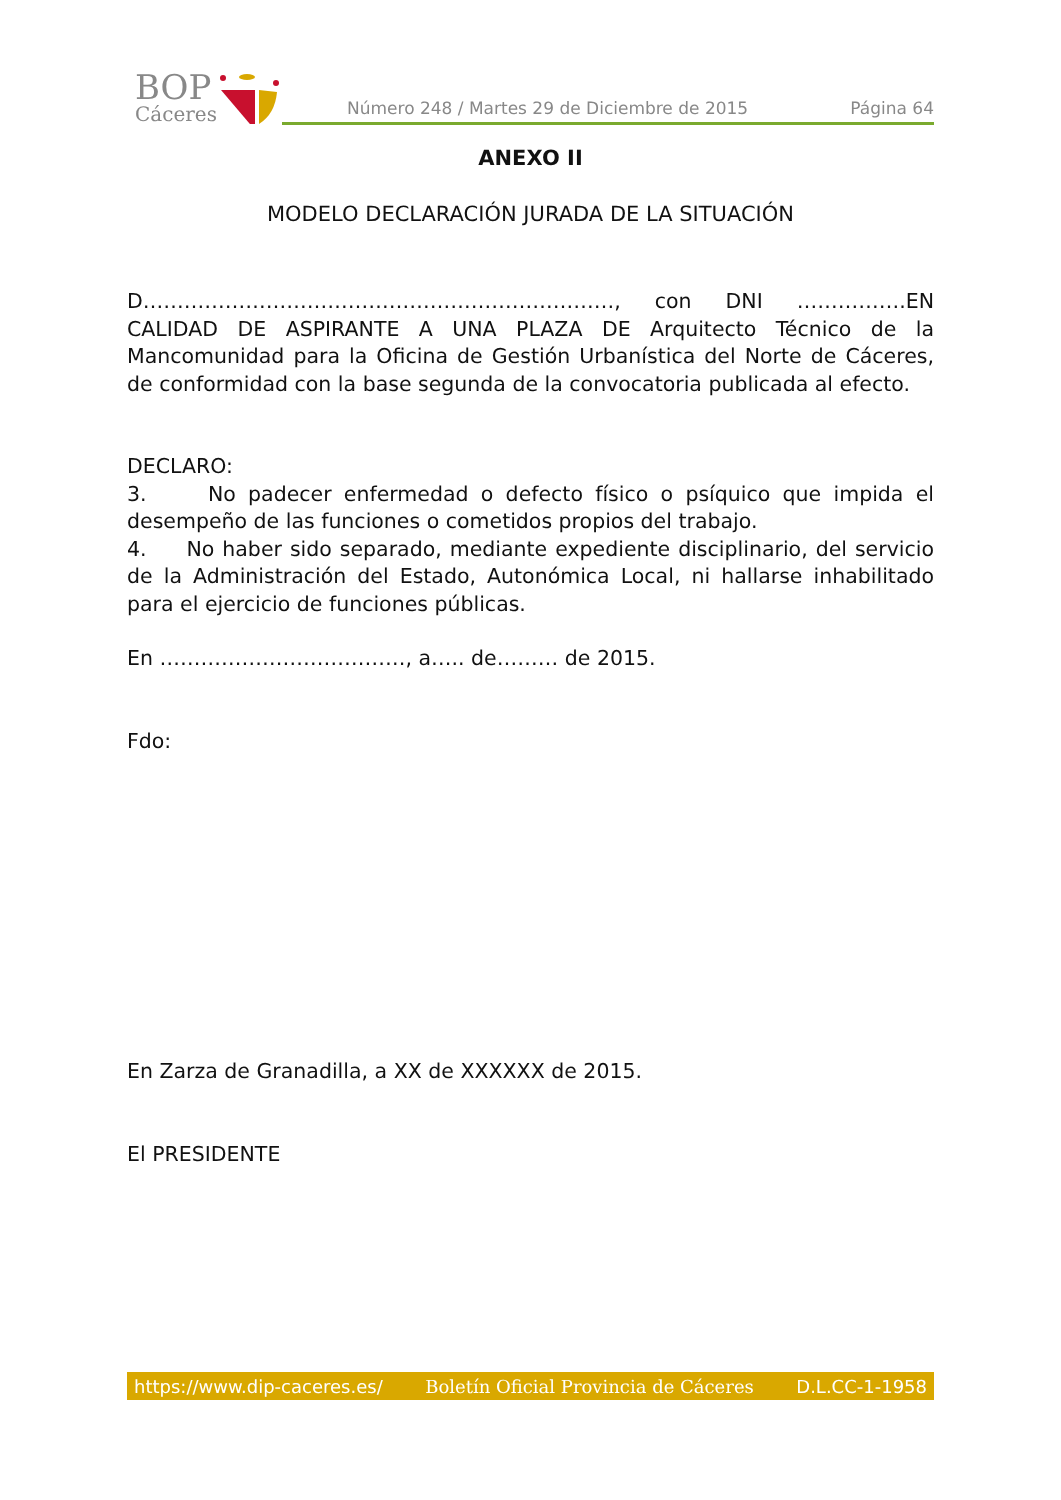BOP
Cáceres
Número 248 / Martes 29 de Diciembre de 2015 Página 64
ANEXO II
MODELO DECLARACIÓN JURADA DE LA SITUACIÓN
D……………………………………………………………, con DNI …………….EN CALIDAD DE ASPIRANTE A UNA PLAZA DE Arquitecto Técnico de la Mancomunidad para la Oficina de Gestión Urbanística del Norte de Cáceres, de conformidad con la base segunda de la convocatoria publicada al efecto.
DECLARO:
3. No padecer enfermedad o defecto físico o psíquico que impida el desempeño de las funciones o cometidos propios del trabajo.
4. No haber sido separado, mediante expediente disciplinario, del servicio de la Administración del Estado, Autonómica Local, ni hallarse inhabilitado para el ejercicio de funciones públicas.
En ………………………………, a….. de……… de 2015.
Fdo:
En Zarza de Granadilla, a XX de XXXXXX de 2015.
El PRESIDENTE
https://www.dip-caceres.es/ Boletín Oficial Provincia de Cáceres D.L.CC-1-1958